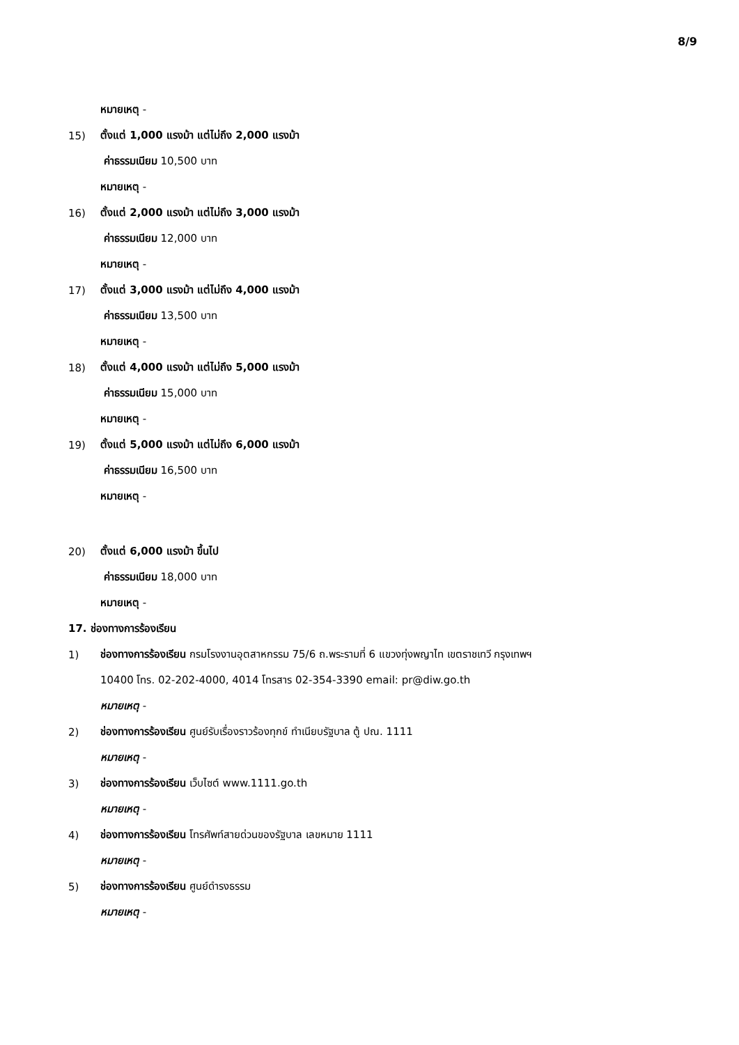8/9
หมายเหตุ -
15) ตั้งแต่ 1,000 แรงม้า แต่ไม่ถึง 2,000 แรงม้า
ค่าธรรมเนียม 10,500 บาท
หมายเหตุ -
16) ตั้งแต่ 2,000 แรงม้า แต่ไม่ถึง 3,000 แรงม้า
ค่าธรรมเนียม 12,000 บาท
หมายเหตุ -
17) ตั้งแต่ 3,000 แรงม้า แต่ไม่ถึง 4,000 แรงม้า
ค่าธรรมเนียม 13,500 บาท
หมายเหตุ -
18) ตั้งแต่ 4,000 แรงม้า แต่ไม่ถึง 5,000 แรงม้า
ค่าธรรมเนียม 15,000 บาท
หมายเหตุ -
19) ตั้งแต่ 5,000 แรงม้า แต่ไม่ถึง 6,000 แรงม้า
ค่าธรรมเนียม 16,500 บาท
หมายเหตุ -
20) ตั้งแต่ 6,000 แรงม้า ขึ้นไป
ค่าธรรมเนียม 18,000 บาท
หมายเหตุ -
17. ช่องทางการร้องเรียน
1) ช่องทางการร้องเรียน กรมโรงงานอุตสาหกรรม 75/6 ถ.พระรามที่ 6 แขวงทุ่งพญาไท เขตราชเทวี กรุงเทพฯ
10400 โทร. 02-202-4000, 4014 โทรสาร 02-354-3390 email: pr@diw.go.th
หมายเหตุ -
2) ช่องทางการร้องเรียน ศูนย์รับเรื่องราวร้องทุกข์ ทำเนียบรัฐบาล ตู้ ปณ. 1111
หมายเหตุ -
3) ช่องทางการร้องเรียน เว็บไซต์ www.1111.go.th
หมายเหตุ -
4) ช่องทางการร้องเรียน โทรศัพท์สายด่วนของรัฐบาล เลขหมาย 1111
หมายเหตุ -
5) ช่องทางการร้องเรียน ศูนย์ดำรงธรรม
หมายเหตุ -